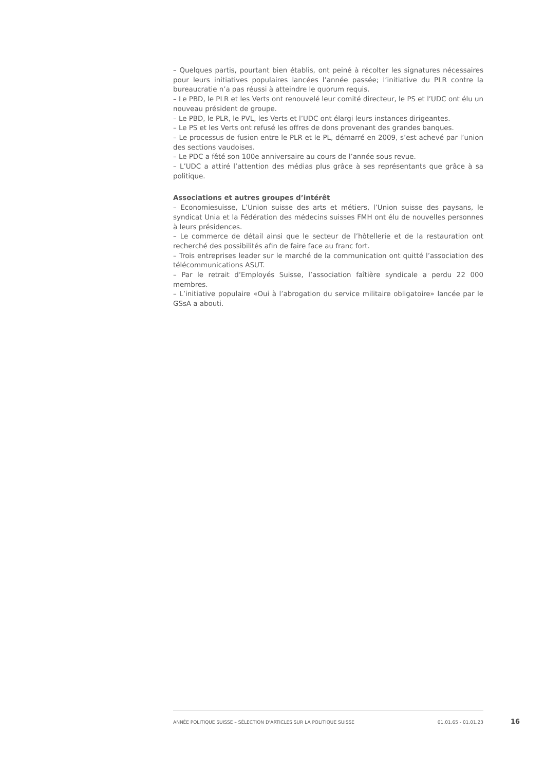– Quelques partis, pourtant bien établis, ont peiné à récolter les signatures nécessaires pour leurs initiatives populaires lancées l’année passée; l’initiative du PLR contre la bureaucratie n’a pas réussi à atteindre le quorum requis.
– Le PBD, le PLR et les Verts ont renouvelé leur comité directeur, le PS et l’UDC ont élu un nouveau président de groupe.
– Le PBD, le PLR, le PVL, les Verts et l’UDC ont élargi leurs instances dirigeantes.
– Le PS et les Verts ont refusé les offres de dons provenant des grandes banques.
– Le processus de fusion entre le PLR et le PL, démarré en 2009, s’est achevé par l’union des sections vaudoises.
– Le PDC a fêté son 100e anniversaire au cours de l’année sous revue.
– L’UDC a attiré l’attention des médias plus grâce à ses représentants que grâce à sa politique.
Associations et autres groupes d’intérêt
– Economiesuisse, L’Union suisse des arts et métiers, l’Union suisse des paysans, le syndicat Unia et la Fédération des médecins suisses FMH ont élu de nouvelles personnes à leurs présidences.
– Le commerce de détail ainsi que le secteur de l’hôtellerie et de la restauration ont recherché des possibilités afin de faire face au franc fort.
– Trois entreprises leader sur le marché de la communication ont quitté l’association des télécommunications ASUT.
– Par le retrait d’Employés Suisse, l’association faîtière syndicale a perdu 22 000 membres.
– L’initiative populaire «Oui à l’abrogation du service militaire obligatoire» lancée par le GSsA a abouti.
ANNÉE POLITIQUE SUISSE – SÉLECTION D'ARTICLES SUR LA POLITIQUE SUISSE 01.01.65 - 01.01.23
16